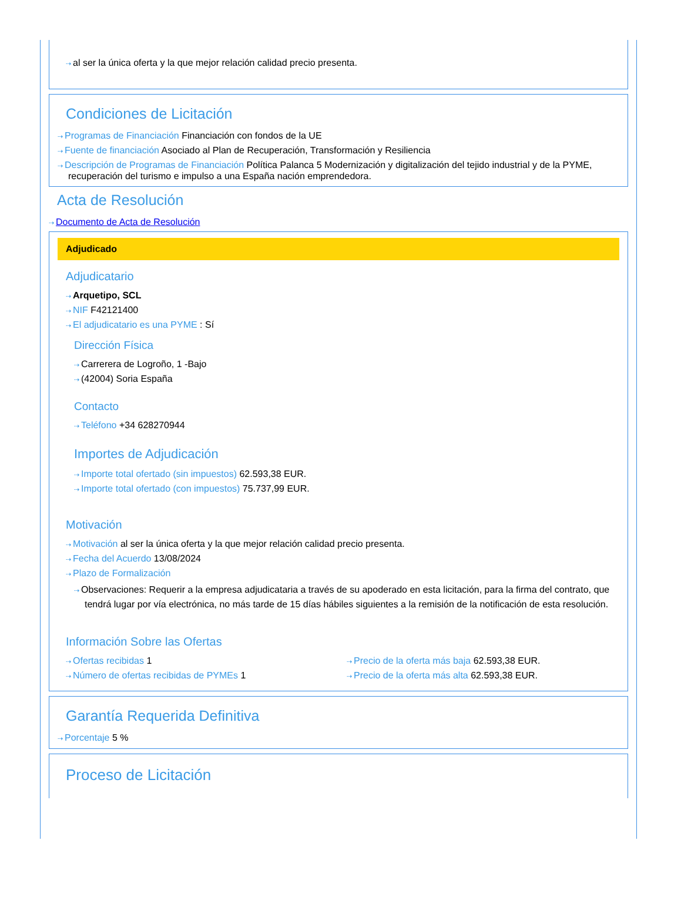⇢ al ser la única oferta y la que mejor relación calidad precio presenta.
Condiciones de Licitación
⇢ Programas de Financiación Financiación con fondos de la UE
⇢ Fuente de financiación Asociado al Plan de Recuperación, Transformación y Resiliencia
⇢ Descripción de Programas de Financiación Política Palanca 5 Modernización y digitalización del tejido industrial y de la PYME, recuperación del turismo e impulso a una España nación emprendedora.
Acta de Resolución
⇢ Documento de Acta de Resolución
Adjudicado
Adjudicatario
⇢ Arquetipo, SCL
⇢ NIF F42121400
⇢ El adjudicatario es una PYME : Sí
Dirección Física
⇢ Carrerera de Logroño, 1 -Bajo
⇢ (42004) Soria España
Contacto
⇢ Teléfono +34 628270944
Importes de Adjudicación
⇢ Importe total ofertado (sin impuestos) 62.593,38 EUR.
⇢ Importe total ofertado (con impuestos) 75.737,99 EUR.
Motivación
⇢ Motivación al ser la única oferta y la que mejor relación calidad precio presenta.
⇢ Fecha del Acuerdo 13/08/2024
⇢ Plazo de Formalización
⇢ Observaciones: Requerir a la empresa adjudicataria a través de su apoderado en esta licitación, para la firma del contrato, que tendrá lugar por vía electrónica, no más tarde de 15 días hábiles siguientes a la remisión de la notificación de esta resolución.
Información Sobre las Ofertas
⇢ Ofertas recibidas 1
⇢ Número de ofertas recibidas de PYMEs 1
⇢ Precio de la oferta más baja 62.593,38 EUR.
⇢ Precio de la oferta más alta 62.593,38 EUR.
Garantía Requerida Definitiva
⇢ Porcentaje 5 %
Proceso de Licitación